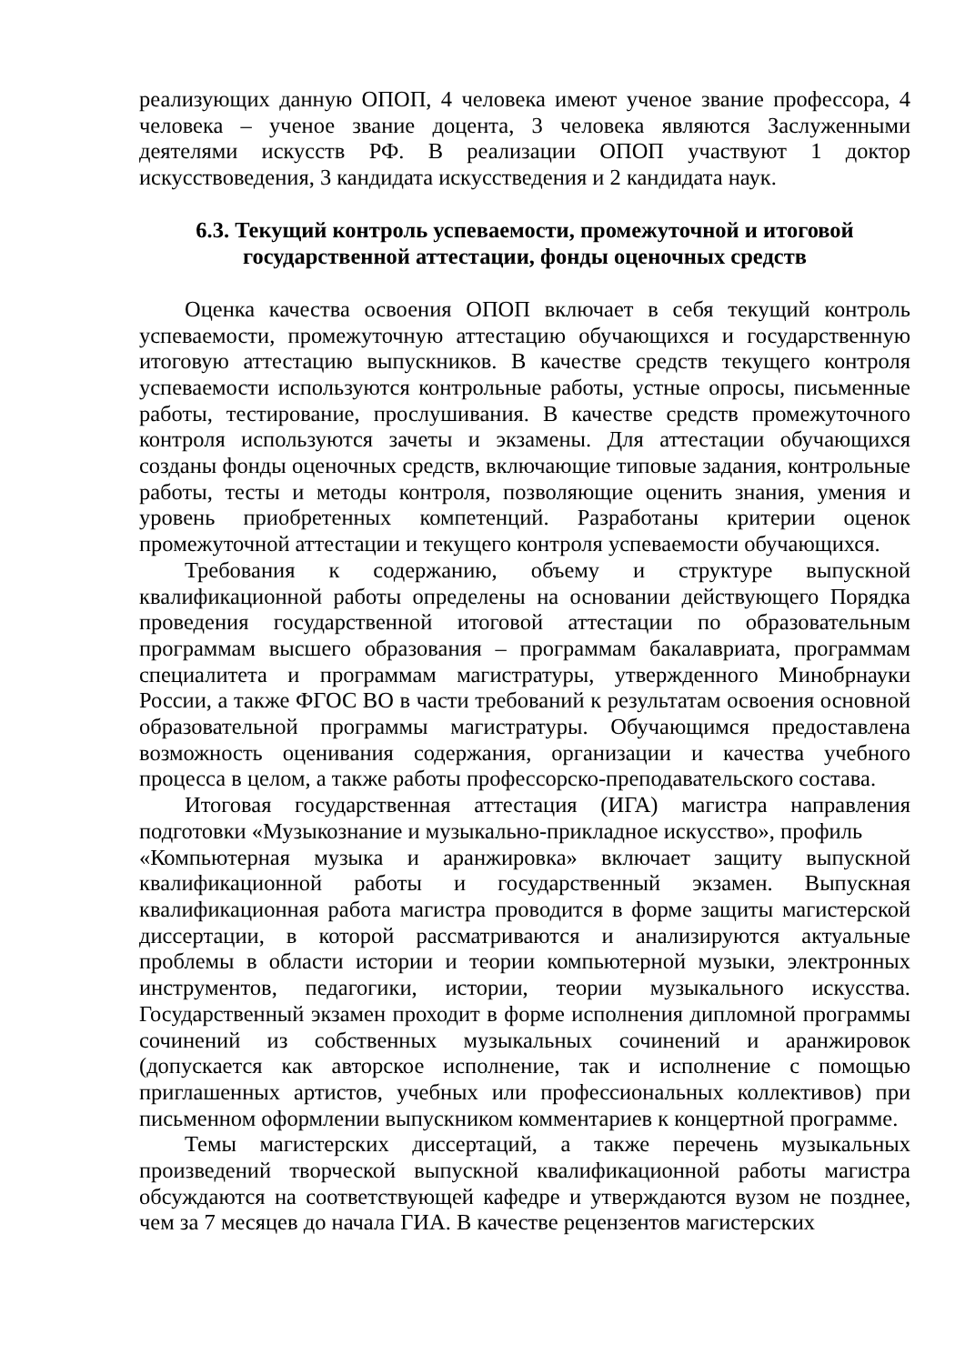реализующих данную ОПОП, 4 человека имеют ученое звание профессора, 4 человека – ученое звание доцента, 3 человека являются Заслуженными деятелями искусств РФ. В реализации ОПОП участвуют 1 доктор искусствоведения, 3 кандидата искусстведения и 2 кандидата наук.
6.3. Текущий контроль успеваемости, промежуточной и итоговой государственной аттестации, фонды оценочных средств
Оценка качества освоения ОПОП включает в себя текущий контроль успеваемости, промежуточную аттестацию обучающихся и государственную итоговую аттестацию выпускников. В качестве средств текущего контроля успеваемости используются контрольные работы, устные опросы, письменные работы, тестирование, прослушивания. В качестве средств промежуточного контроля используются зачеты и экзамены. Для аттестации обучающихся созданы фонды оценочных средств, включающие типовые задания, контрольные работы, тесты и методы контроля, позволяющие оценить знания, умения и уровень приобретенных компетенций. Разработаны критерии оценок промежуточной аттестации и текущего контроля успеваемости обучающихся.
Требования к содержанию, объему и структуре выпускной квалификационной работы определены на основании действующего Порядка проведения государственной итоговой аттестации по образовательным программам высшего образования – программам бакалавриата, программам специалитета и программам магистратуры, утвержденного Минобрнауки России, а также ФГОС ВО в части требований к результатам освоения основной образовательной программы магистратуры. Обучающимся предоставлена возможность оценивания содержания, организации и качества учебного процесса в целом, а также работы профессорско-преподавательского состава.
Итоговая государственная аттестация (ИГА) магистра направления подготовки «Музыкознание и музыкально-прикладное искусство», профиль
«Компьютерная музыка и аранжировка» включает защиту выпускной квалификационной работы и государственный экзамен. Выпускная квалификационная работа магистра проводится в форме защиты магистерской диссертации, в которой рассматриваются и анализируются актуальные проблемы в области истории и теории компьютерной музыки, электронных инструментов, педагогики, истории, теории музыкального искусства. Государственный экзамен проходит в форме исполнения дипломной программы сочинений из собственных музыкальных сочинений и аранжировок (допускается как авторское исполнение, так и исполнение с помощью приглашенных артистов, учебных или профессиональных коллективов) при письменном оформлении выпускником комментариев к концертной программе.
Темы магистерских диссертаций, а также перечень музыкальных произведений творческой выпускной квалификационной работы магистра обсуждаются на соответствующей кафедре и утверждаются вузом не позднее, чем за 7 месяцев до начала ГИА. В качестве рецензентов магистерских